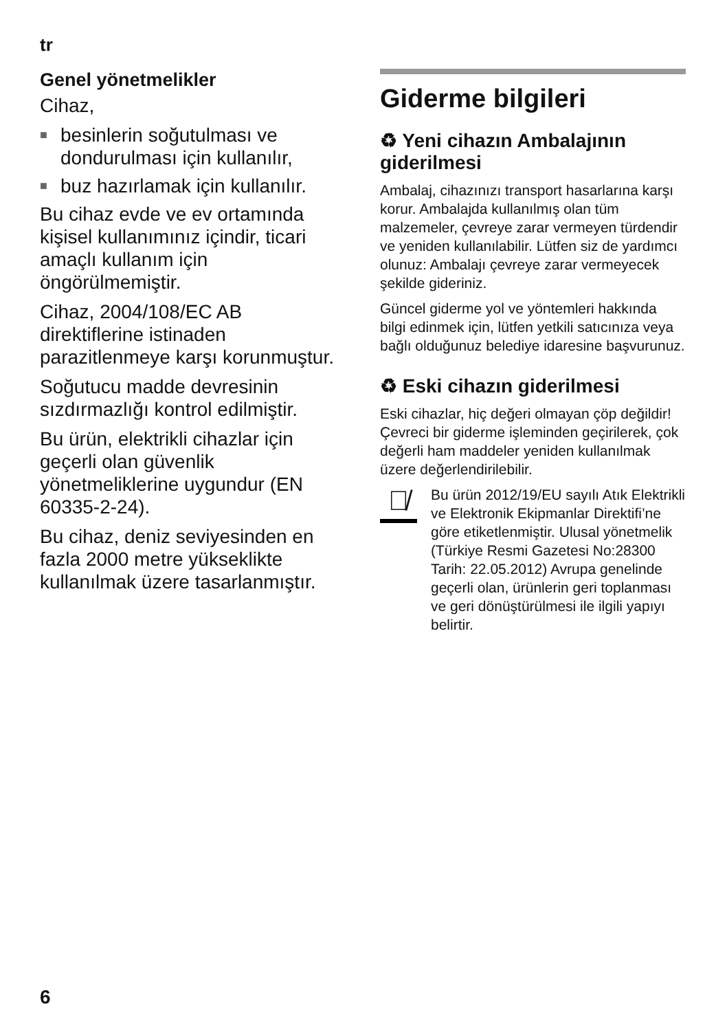tr
Genel yönetmelikler
Cihaz,
■ besinlerin soğutulması ve dondurulması için kullanılır,
■ buz hazırlamak için kullanılır.
Bu cihaz evde ve ev ortamında kişisel kullanımınız içindir, ticari amaçlı kullanım için öngörülmemiştir.
Cihaz, 2004/108/EC AB direktiflerine istinaden parazitlenmeye karşı korunmuştur.
Soğutucu madde devresinin sızdırmazlığı kontrol edilmiştir.
Bu ürün, elektrikli cihazlar için geçerli olan güvenlik yönetmeliklerine uygundur (EN 60335-2-24).
Bu cihaz, deniz seviyesinden en fazla 2000 metre yükseklikte kullanılmak üzere tasarlanmıştır.
Giderme bilgileri
♻ Yeni cihazın Ambalajının giderilmesi
Ambalaj, cihazınızı transport hasarlarına karşı korur. Ambalajda kullanılmış olan tüm malzemeler, çevreye zarar vermeyen türdendir ve yeniden kullanılabilir. Lütfen siz de yardımcı olunuz: Ambalajı çevreye zarar vermeyecek şekilde gideriniz.
Güncel giderme yol ve yöntemleri hakkında bilgi edinmek için, lütfen yetkili satıcınıza veya bağlı olduğunuz belediye idaresine başvurunuz.
♻ Eski cihazın giderilmesi
Eski cihazlar, hiç değeri olmayan çöp değildir! Çevreci bir giderme işleminden geçirilerek, çok değerli ham maddeler yeniden kullanılmak üzere değerlendirilebilir.
🗑̸
Bu ürün 2012/19/EU sayılı Atık Elektrikli ve Elektronik Ekipmanlar Direktifi’ne göre etiketlenmiştir. Ulusal yönetmelik (Türkiye Resmi Gazetesi No:28300 Tarih: 22.05.2012) Avrupa genelinde geçerli olan, ürünlerin geri toplanması ve geri dönüştürülmesi ile ilgili yapıyı belirtir.
6